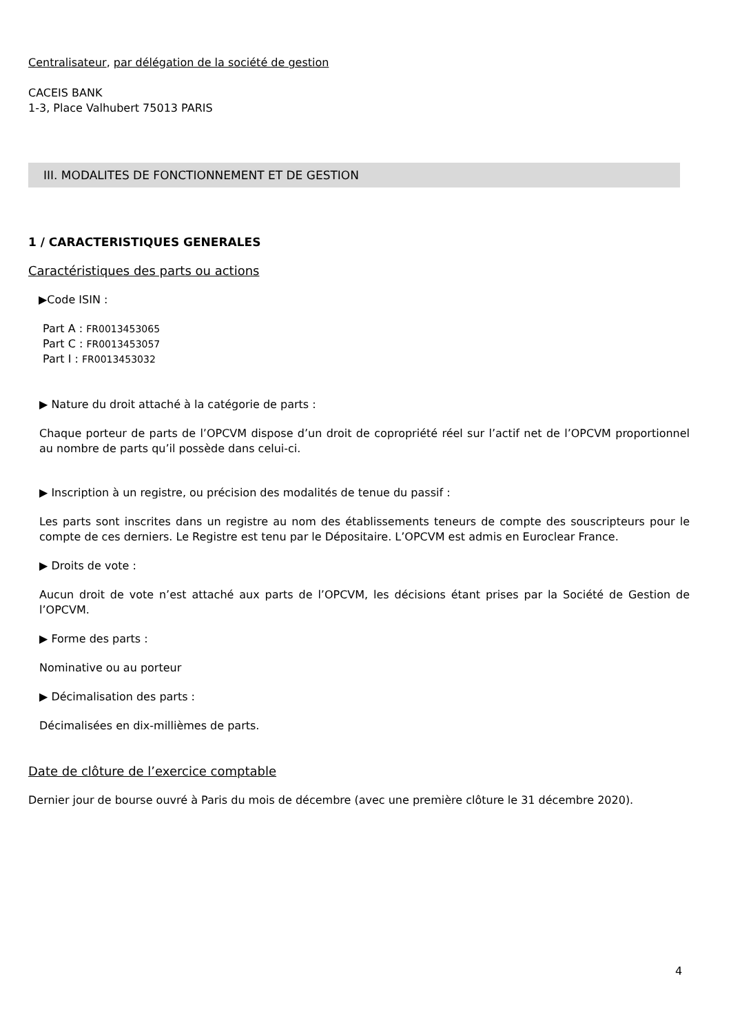Centralisateur, par délégation de la société de gestion
CACEIS BANK
1-3, Place Valhubert 75013 PARIS
III. MODALITES DE FONCTIONNEMENT ET DE GESTION
1 / CARACTERISTIQUES GENERALES
Caractéristiques des parts ou actions
▶Code ISIN :
Part A : FR0013453065
Part C : FR0013453057
Part I : FR0013453032
▶ Nature du droit attaché à la catégorie de parts :
Chaque porteur de parts de l’OPCVM dispose d’un droit de copropriété réel sur l’actif net de l’OPCVM proportionnel au nombre de parts qu’il possède dans celui-ci.
▶ Inscription à un registre, ou précision des modalités de tenue du passif :
Les parts sont inscrites dans un registre au nom des établissements teneurs de compte des souscripteurs pour le compte de ces derniers. Le Registre est tenu par le Dépositaire. L’OPCVM est admis en Euroclear France.
▶ Droits de vote :
Aucun droit de vote n’est attaché aux parts de l’OPCVM, les décisions étant prises par la Société de Gestion de l’OPCVM.
▶ Forme des parts :
Nominative ou au porteur
▶ Décimalisation des parts :
Décimalisées en dix-millièmes de parts.
Date de clôture de l’exercice comptable
Dernier jour de bourse ouvré à Paris du mois de décembre (avec une première clôture le 31 décembre 2020).
4